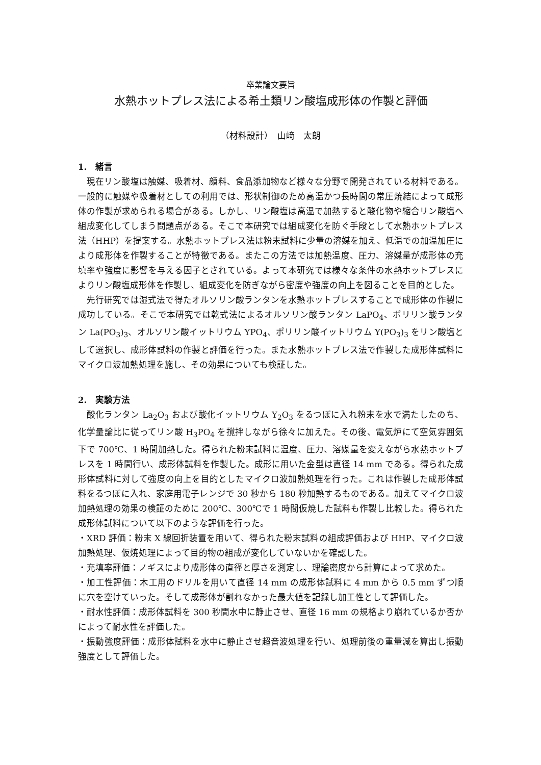卒業論文要旨
水熱ホットプレス法による希土類リン酸塩成形体の作製と評価
（材料設計）　山﨑　太朗
1.　緒言
現在リン酸塩は触媒、吸着材、顔料、食品添加物など様々な分野で開発されている材料である。一般的に触媒や吸着材としての利用では、形状制御のため高温かつ長時間の常圧焼結によって成形体の作製が求められる場合がある。しかし、リン酸塩は高温で加熱すると酸化物や縮合リン酸塩へ組成変化してしまう問題点がある。そこで本研究では組成変化を防ぐ手段として水熱ホットプレス法（HHP）を提案する。水熱ホットプレス法は粉末試料に少量の溶媒を加え、低温での加温加圧により成形体を作製することが特徴である。またこの方法では加熱温度、圧力、溶媒量が成形体の充填率や強度に影響を与える因子とされている。よって本研究では様々な条件の水熱ホットプレスによりリン酸塩成形体を作製し、組成変化を防ぎながら密度や強度の向上を図ることを目的とした。
先行研究では湿式法で得たオルソリン酸ランタンを水熱ホットプレスすることで成形体の作製に成功している。そこで本研究では乾式法によるオルソリン酸ランタン LaPO<sub>4</sub>、ポリリン酸ランタン La(PO<sub>3</sub>)<sub>3</sub>、オルソリン酸イットリウム YPO<sub>4</sub>、ポリリン酸イットリウム Y(PO<sub>3</sub>)<sub>3</sub> をリン酸塩として選択し、成形体試料の作製と評価を行った。また水熱ホットプレス法で作製した成形体試料にマイクロ波加熱処理を施し、その効果についても検証した。
2.　実験方法
酸化ランタン La<sub>2</sub>O<sub>3</sub> および酸化イットリウム Y<sub>2</sub>O<sub>3</sub> をるつぼに入れ粉末を水で満たしたのち、化学量論比に従ってリン酸 H<sub>3</sub>PO<sub>4</sub> を撹拌しながら徐々に加えた。その後、電気炉にて空気雰囲気下で 700℃、1 時間加熱した。得られた粉末試料に温度、圧力、溶媒量を変えながら水熱ホットプレスを 1 時間行い、成形体試料を作製した。成形に用いた金型は直径 14 mm である。得られた成形体試料に対して強度の向上を目的としたマイクロ波加熱処理を行った。これは作製した成形体試料をるつぼに入れ、家庭用電子レンジで 30 秒から 180 秒加熱するものである。加えてマイクロ波加熱処理の効果の検証のために 200℃、300℃で 1 時間仮焼した試料も作製し比較した。得られた成形体試料について以下のような評価を行った。
・XRD 評価：粉末 X 線回折装置を用いて、得られた粉末試料の組成評価および HHP、マイクロ波加熱処理、仮焼処理によって目的物の組成が変化していないかを確認した。
・充填率評価：ノギスにより成形体の直径と厚さを測定し、理論密度から計算によって求めた。
・加工性評価：木工用のドリルを用いて直径 14 mm の成形体試料に 4 mm から 0.5 mm ずつ順に穴を空けていった。そして成形体が割れなかった最大値を記録し加工性として評価した。
・耐水性評価：成形体試料を 300 秒間水中に静止させ、直径 16 mm の規格より崩れているか否かによって耐水性を評価した。
・振動強度評価：成形体試料を水中に静止させ超音波処理を行い、処理前後の重量減を算出し振動強度として評価した。